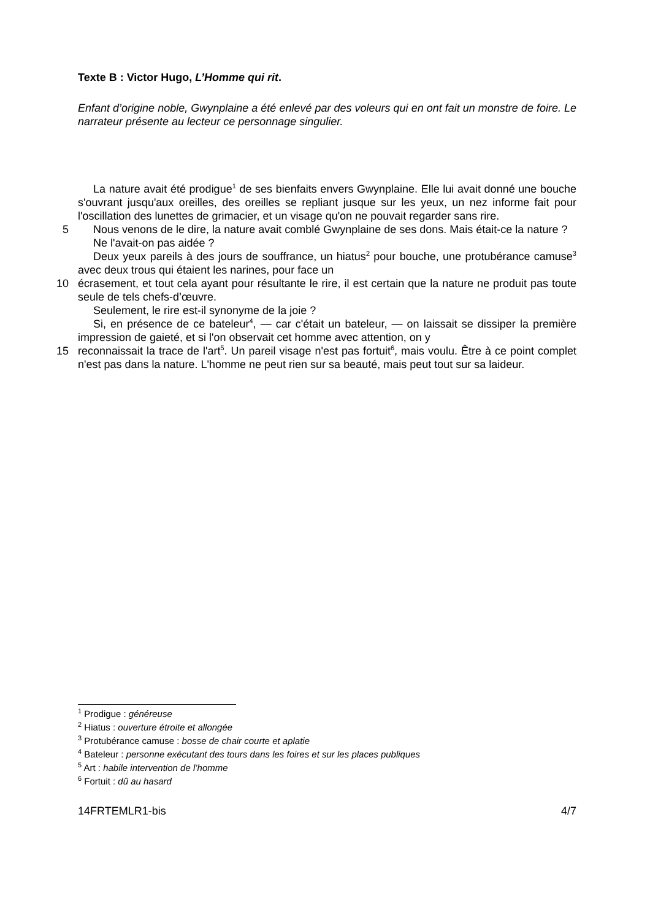Texte B : Victor Hugo, L’Homme qui rit.
Enfant d’origine noble, Gwynplaine a été enlevé par des voleurs qui en ont fait un monstre de foire. Le narrateur présente au lecteur ce personnage singulier.
La nature avait été prodigue<sup>1</sup> de ses bienfaits envers Gwynplaine. Elle lui avait donné une bouche s'ouvrant jusqu'aux oreilles, des oreilles se repliant jusque sur les yeux, un nez informe fait pour l'oscillation des lunettes de grimacier, et un visage qu'on ne pouvait regarder sans rire.
5
Nous venons de le dire, la nature avait comblé Gwynplaine de ses dons. Mais était-ce la nature ?
Ne l'avait-on pas aidée ?
Deux yeux pareils à des jours de souffrance, un hiatus<sup>2</sup> pour bouche, une protubérance camuse<sup>3</sup> avec deux trous qui étaient les narines, pour face un
10
écrasement, et tout cela ayant pour résultante le rire, il est certain que la nature ne produit pas toute seule de tels chefs-d’œuvre.
Seulement, le rire est-il synonyme de la joie ?
Si, en présence de ce bateleur<sup>4</sup>, — car c'était un bateleur, — on laissait se dissiper la première impression de gaieté, et si l'on observait cet homme avec attention, on y
15
reconnaissait la trace de l'art<sup>5</sup>. Un pareil visage n'est pas fortuit<sup>6</sup>, mais voulu. Être à ce point complet n'est pas dans la nature. L'homme ne peut rien sur sa beauté, mais peut tout sur sa laideur.
<sup>1</sup> Prodigue : généreuse
<sup>2</sup> Hiatus : ouverture étroite et allongée
<sup>3</sup> Protubérance camuse : bosse de chair courte et aplatie
<sup>4</sup> Bateleur : personne exécutant des tours dans les foires et sur les places publiques
<sup>5</sup> Art : habile intervention de l’homme
<sup>6</sup> Fortuit : dû au hasard
14FRTEMLR1-bis 4/7